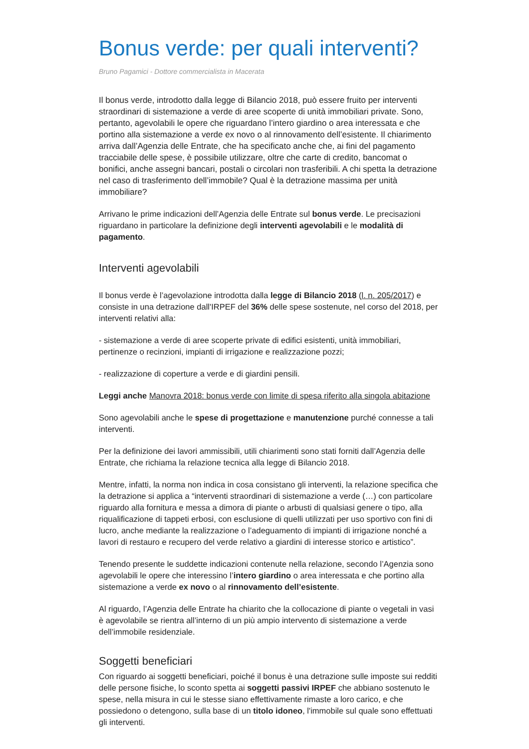Bonus verde: per quali interventi?
Bruno Pagamici - Dottore commercialista in Macerata
Il bonus verde, introdotto dalla legge di Bilancio 2018, può essere fruito per interventi straordinari di sistemazione a verde di aree scoperte di unità immobiliari private. Sono, pertanto, agevolabili le opere che riguardano l’intero giardino o area interessata e che portino alla sistemazione a verde ex novo o al rinnovamento dell’esistente. Il chiarimento arriva dall’Agenzia delle Entrate, che ha specificato anche che, ai fini del pagamento tracciabile delle spese, è possibile utilizzare, oltre che carte di credito, bancomat o bonifici, anche assegni bancari, postali o circolari non trasferibili. A chi spetta la detrazione nel caso di trasferimento dell’immobile? Qual è la detrazione massima per unità immobiliare?
Arrivano le prime indicazioni dell’Agenzia delle Entrate sul bonus verde. Le precisazioni riguardano in particolare la definizione degli interventi agevolabili e le modalità di pagamento.
Interventi agevolabili
Il bonus verde è l’agevolazione introdotta dalla legge di Bilancio 2018 (l. n. 205/2017) e consiste in una detrazione dall'IRPEF del 36% delle spese sostenute, nel corso del 2018, per interventi relativi alla:
- sistemazione a verde di aree scoperte private di edifici esistenti, unità immobiliari, pertinenze o recinzioni, impianti di irrigazione e realizzazione pozzi;
- realizzazione di coperture a verde e di giardini pensili.
Leggi anche Manovra 2018: bonus verde con limite di spesa riferito alla singola abitazione
Sono agevolabili anche le spese di progettazione e manutenzione purché connesse a tali interventi.
Per la definizione dei lavori ammissibili, utili chiarimenti sono stati forniti dall’Agenzia delle Entrate, che richiama la relazione tecnica alla legge di Bilancio 2018.
Mentre, infatti, la norma non indica in cosa consistano gli interventi, la relazione specifica che la detrazione si applica a “interventi straordinari di sistemazione a verde (…) con particolare riguardo alla fornitura e messa a dimora di piante o arbusti di qualsiasi genere o tipo, alla riqualificazione di tappeti erbosi, con esclusione di quelli utilizzati per uso sportivo con fini di lucro, anche mediante la realizzazione o l’adeguamento di impianti di irrigazione nonché a lavori di restauro e recupero del verde relativo a giardini di interesse storico e artistico”.
Tenendo presente le suddette indicazioni contenute nella relazione, secondo l’Agenzia sono agevolabili le opere che interessino l’intero giardino o area interessata e che portino alla sistemazione a verde ex novo o al rinnovamento dell’esistente.
Al riguardo, l’Agenzia delle Entrate ha chiarito che la collocazione di piante o vegetali in vasi è agevolabile se rientra all’interno di un più ampio intervento di sistemazione a verde dell’immobile residenziale.
Soggetti beneficiari
Con riguardo ai soggetti beneficiari, poiché il bonus è una detrazione sulle imposte sui redditi delle persone fisiche, lo sconto spetta ai soggetti passivi IRPEF che abbiano sostenuto le spese, nella misura in cui le stesse siano effettivamente rimaste a loro carico, e che possiedono o detengono, sulla base di un titolo idoneo, l'immobile sul quale sono effettuati gli interventi.